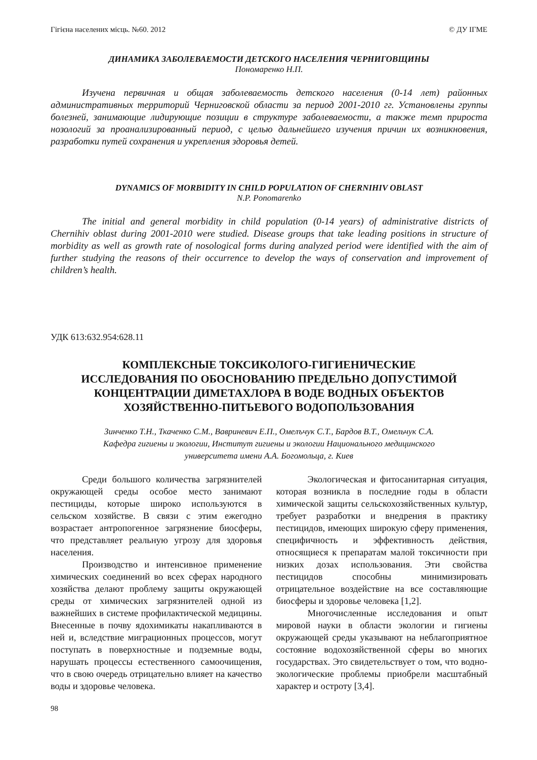Гігієна населених місць. №60. 2012 © ДУ ІГМЕ
ДИНАМИКА ЗАБОЛЕВАЕМОСТИ ДЕТСКОГО НАСЕЛЕНИЯ ЧЕРНИГОВЩИНЫ
Пономаренко Н.П.
Изучена первичная и общая заболеваемость детского населения (0-14 лет) районных административных территорий Черниговской области за период 2001-2010 гг. Установлены группы болезней, занимающие лидирующие позиции в структуре заболеваемости, а также темп прироста нозологий за проанализированный период, с целью дальнейшего изучения причин их возникновения, разработки путей сохранения и укрепления здоровья детей.
DYNAMICS OF MORBIDITY IN CHILD POPULATION OF CHERNIHIV OBLAST
N.P. Ponomarenko
The initial and general morbidity in child population (0-14 years) of administrative districts of Chernihiv oblast during 2001-2010 were studied. Disease groups that take leading positions in structure of morbidity as well as growth rate of nosological forms during analyzed period were identified with the aim of further studying the reasons of their occurrence to develop the ways of conservation and improvement of children’s health.
УДК 613:632.954:628.11
КОМПЛЕКСНЫЕ ТОКСИКОЛОГО-ГИГИЕНИЧЕСКИЕ
ИССЛЕДОВАНИЯ ПО ОБОСНОВАНИЮ ПРЕДЕЛЬНО ДОПУСТИМОЙ
КОНЦЕНТРАЦИИ ДИМЕТАХЛОРА В ВОДЕ ВОДНЫХ ОБЪЕКТОВ
ХОЗЯЙСТВЕННО-ПИТЬЕВОГО ВОДОПОЛЬЗОВАНИЯ
Зинченко Т.Н., Ткаченко С.М., Вавриневич Е.П., Омелъчук С.Т., Бардов В.Т., Омельчук С.А.
Кафедра гигиены и экологии, Институт гигиены и экологии Национального медицинского
университета имени А.А. Богомольца, г. Киев
Среди большого количества загрязнителей окружающей среды особое место занимают пестициды, которые широко используются в сельском хозяйстве. В связи с этим ежегодно возрастает антропогенное загрязнение биосферы, что представляет реальную угрозу для здоровья населения.
Производство и интенсивное применение химических соединений во всех сферах народного хозяйства делают проблему защиты окружающей среды от химических загрязнителей одной из важнейших в системе профилактической медицины. Внесенные в почву ядохимикаты накапливаются в ней и, вследствие миграционных процессов, могут поступать в поверхностные и подземные воды, нарушать процессы естественного самоочищения, что в свою очередь отрицательно влияет на качество воды и здоровье человека.
Экологическая и фитосанитарная ситуация, которая возникла в последние годы в области химической защиты сельскохозяйственных культур, требует разработки и внедрения в практику пестицидов, имеющих широкую сферу применения, специфичность и эффективность действия, относящиеся к препаратам малой токсичности при низких дозах использования. Эти свойства пестицидов способны минимизировать отрицательное воздействие на все составляющие биосферы и здоровье человека [1,2].
Многочисленные исследования и опыт мировой науки в области экологии и гигиены окружающей среды указывают на неблагоприятное состояние водохозяйственной сферы во многих государствах. Это свидетельствует о том, что водно-экологические проблемы приобрели масштабный характер и остроту [3,4].
98